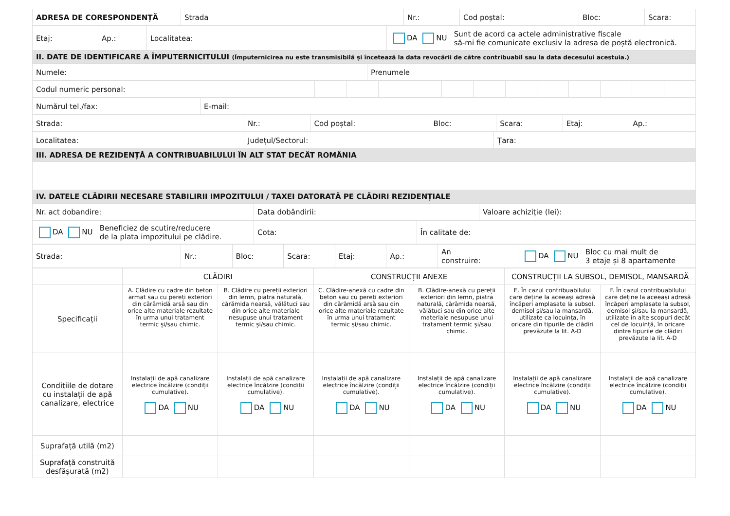| ADRESA DE CORESPONDENȚĂ | Strada | Nr.: | Cod poștal: | Bloc: | Scara: |
| Etaj: | Ap.: | Localitatea: | DA NU Sunt de acord ca actele administrative fiscale să-mi fie comunicate exclusiv la adresa de poștă electronică. |
| II. DATE DE IDENTIFICARE A ÎMPUTERNICITULUI (Împuternicirea nu este transmisibilă și încetează la data revocării de către contribuabil sau la data decesului acestuia.) | | | |
| Numele: | Prenumele |
| Codul numeric personal: | | | | | | | | | | | | | |
| Numărul tel./fax: | E-mail: |
| Strada: | Nr.: | Cod poștal: | Bloc: | Scara: | Etaj: | Ap.: |
| Localitatea: | Județul/Sectorul: | Țara: |
| III. ADRESA DE REZIDENȚĂ A CONTRIBUABILULUI ÎN ALT STAT DECÂT ROMÂNIA | | |
| IV. DATELE CLĂDIRII NECESARE STABILIRII IMPOZITULUI / TAXEI DATORATĂ PE CLĂDIRI REZIDENȚIALE | | |
| Nr. act dobandire: | Data dobândirii: | Valoare achiziție (lei): |
| DA NU Beneficiez de scutire/reducere de la plata impozitului pe clădire. | Cota: | În calitate de: |
| Strada: | Nr.: | Bloc: | Scara: | Etaj: | Ap.: | An construire: | DA NU Bloc cu mai mult de 3 etaje și 8 apartamente |
| | CLĂDIRI | | CONSTRUCȚII ANEXE | | CONSTRUCȚII LA SUBSOL, DEMISOL, MANSARDĂ | |
| Specificații | A. Clădire cu cadre din beton armat sau cu pereți exteriori din cărămidă arsă sau din orice alte materiale rezultate în urma unui tratament termic și/sau chimic. | B. Clădire cu pereții exteriori din lemn, piatra naturală, cărămida nearsă, vălătuci sau din orice alte materiale nesupuse unui tratament termic și/sau chimic. | C. Clădire-anexă cu cadre din beton sau cu pereți exteriori din cărămidă arsă sau din orice alte materiale rezultate în urma unui tratament termic și/sau chimic. | B. Clădire-anexă cu pereții exteriori din lemn, piatra naturală, cărămida nearsă, vălătuci sau din orice alte materiale nesupuse unui tratament termic și/sau chimic. | E. În cazul contribuabilului care deține la aceeași adresă încăperi amplasate la subsol, demisol și/sau la mansardă, utilizate ca locuința, în oricare din tipurile de clădiri prevăzute la lit. A-D | F. În cazul contribuabilului care deține la aceeași adresă încăperi amplasate la subsol, demisol și/sau la mansardă, utilizate în alte scopuri decât cel de locuință, în oricare dintre tipurile de clădiri prevăzute la lit. A-D |
| Condițiile de dotare cu instalații de apă canalizare, electrice | Instalații de apă canalizare electrice încălzire (condiții cumulative). DA NU | Instalații de apă canalizare electrice încălzire (condiții cumulative). DA NU | Instalații de apă canalizare electrice încălzire (condiții cumulative). DA NU | Instalații de apă canalizare electrice încălzire (condiții cumulative). DA NU | Instalații de apă canalizare electrice încălzire (condiții cumulative). DA NU | Instalații de apă canalizare electrice încălzire (condiții cumulative). DA NU |
| Suprafață utilă (m2) | | | | | | |
| Suprafață construită desfășurată (m2) | | | | | | |